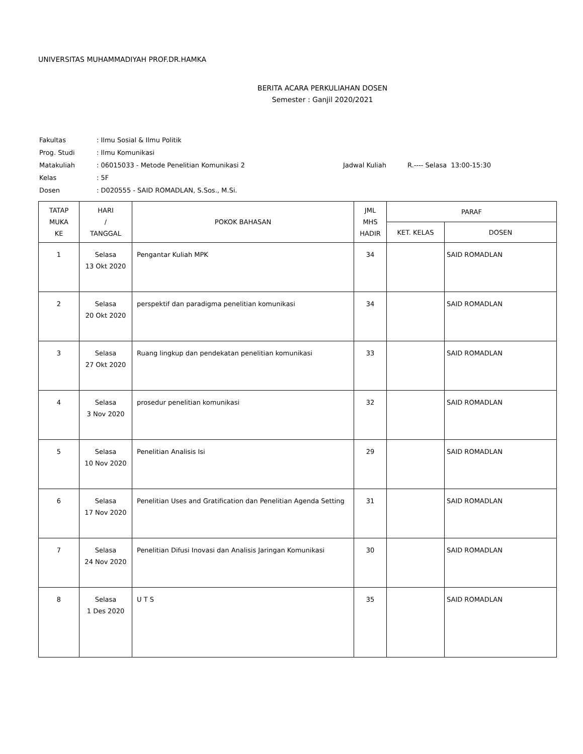UNIVERSITAS MUHAMMADIYAH PROF.DR.HAMKA
BERITA ACARA PERKULIAHAN DOSEN
Semester : Ganjil 2020/2021
| Fakultas | : Ilmu Sosial & Ilmu Politik | | |
| Prog. Studi | : Ilmu Komunikasi | | |
| Matakuliah | : 06015033 - Metode Penelitian Komunikasi 2 | Jadwal Kuliah | R.---- Selasa 13:00-15:30 |
| Kelas | : 5F | | |
| Dosen | : D020555 - SAID ROMADLAN, S.Sos., M.Si. | | |
| TATAP MUKA KE | HARI / TANGGAL | POKOK BAHASAN | JML MHS HADIR | PARAF | |
| --- | --- | --- | --- | --- | --- |
| | | | | KET. KELAS | DOSEN |
| 1 | Selasa 13 Okt 2020 | Pengantar Kuliah MPK | 34 | | SAID ROMADLAN |
| 2 | Selasa 20 Okt 2020 | perspektif dan paradigma penelitian komunikasi | 34 | | SAID ROMADLAN |
| 3 | Selasa 27 Okt 2020 | Ruang lingkup dan pendekatan penelitian komunikasi | 33 | | SAID ROMADLAN |
| 4 | Selasa 3 Nov 2020 | prosedur penelitian komunikasi | 32 | | SAID ROMADLAN |
| 5 | Selasa 10 Nov 2020 | Penelitian Analisis Isi | 29 | | SAID ROMADLAN |
| 6 | Selasa 17 Nov 2020 | Penelitian Uses and Gratification dan Penelitian Agenda Setting | 31 | | SAID ROMADLAN |
| 7 | Selasa 24 Nov 2020 | Penelitian Difusi Inovasi dan Analisis Jaringan Komunikasi | 30 | | SAID ROMADLAN |
| 8 | Selasa 1 Des 2020 | U T S | 35 | | SAID ROMADLAN |